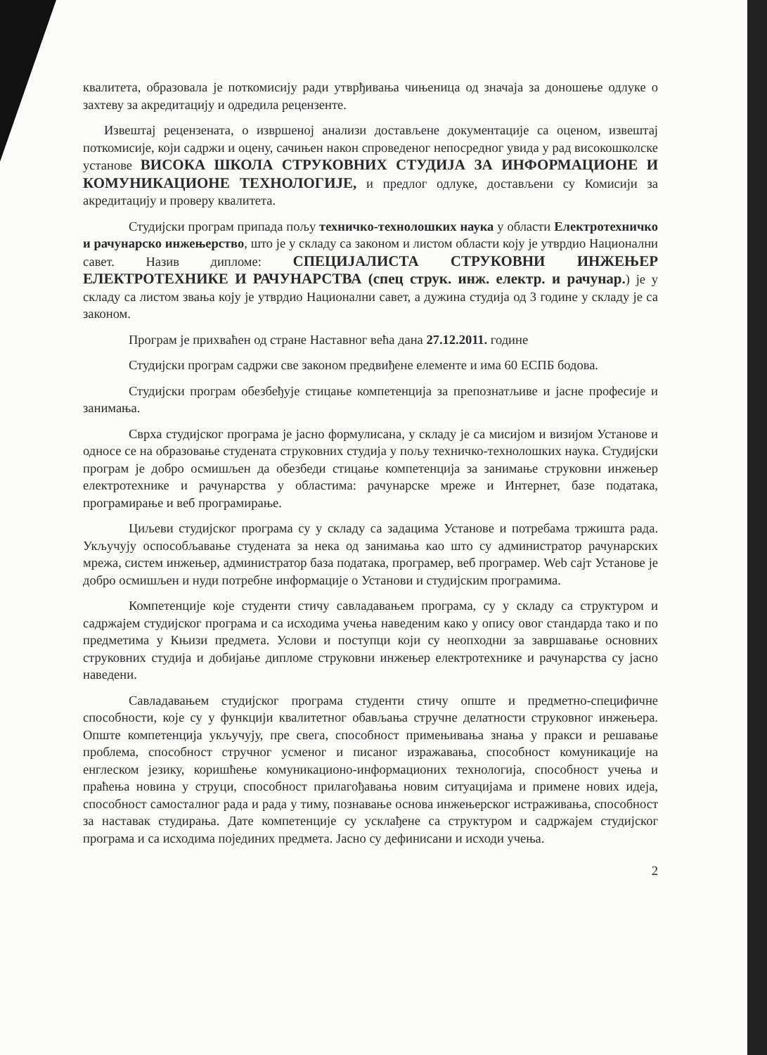квалитета, образовала је поткомисију ради утврђивања чињеница од значаја за доношење одлуке о захтеву за акредитацију и одредила рецензенте.
Извештај рецензената, о извршеној анализи достављене документације са оценом, извештај поткомисије, који садржи и оцену, сачињен након спроведеног непосредног увида у рад високошколске установе ВИСОКА ШКОЛА СТРУКОВНИХ СТУДИЈА ЗА ИНФОРМАЦИОНЕ И КОМУНИКАЦИОНЕ ТЕХНОЛОГИЈЕ, и предлог одлуке, достављени су Комисији за акредитацију и проверу квалитета.
Студијски програм припада пољу техничко-технолошких наука у области Електротехничко и рачунарско инжењерство, што је у складу са законом и листом области коју је утврдио Национални савет. Назив дипломе: СПЕЦИЈАЛИСТА СТРУКОВНИ ИНЖЕЊЕР ЕЛЕКТРОТЕХНИКЕ И РАЧУНАРСТВА (спец струк. инж. електр. и рачунар.) је у складу са листом звања коју је утврдио Национални савет, а дужина студија од 3 године у складу је са законом.
Програм је прихваћен од стране Наставног већа дана 27.12.2011. године
Студијски програм садржи све законом предвиђене елементе и има 60 ЕСПБ бодова.
Студијски програм обезбеђује стицање компетенција за препознатљиве и јасне професије и занимања.
Сврха студијског програма је јасно формулисана, у складу је са мисијом и визијом Установе и односе се на образовање студената струковних студија у пољу техничко-технолошких наука. Студијски програм је добро осмишљен да обезбеди стицање компетенција за занимање струковни инжењер електротехнике и рачунарства у областима: рачунарске мреже и Интернет, базе података, програмирање и веб програмирање.
Циљеви студијског програма су у складу са задацима Установе и потребама тржишта рада. Укључују оспособљавање студената за нека од занимања као што су администратор рачунарских мрежа, систем инжењер, администратор база података, програмер, веб програмер. Web сајт Установе је добро осмишљен и нуди потребне информације о Установи и студијским програмима.
Компетенције које студенти стичу савладавањем програма, су у складу са структуром и садржајем студијског програма и са исходима учења наведеним како у опису овог стандарда тако и по предметима у Књизи предмета. Услови и поступци који су неопходни за завршавање основних струковних студија и добијање дипломе струковни инжењер електротехнике и рачунарства су јасно наведени.
Савладавањем студијског програма студенти стичу опште и предметно-специфичне способности, које су у функцији квалитетног обављања стручне делатности струковног инжењера. Опште компетенција укључују, пре свега, способност примењивања знања у пракси и решавање проблема, способност стручног усменог и писаног изражавања, способност комуникације на енглеском језику, коришћење комуникационо-информационих технологија, способност учења и праћења новина у струци, способност прилагођавања новим ситуацијама и примене нових идеја, способност самосталног рада и рада у тиму, познавање основа инжењерског истраживања, способност за наставак студирања. Дате компетенције су усклађене са структуром и садржајем студијског програма и са исходима појединих предмета. Јасно су дефинисани и исходи учења.
2